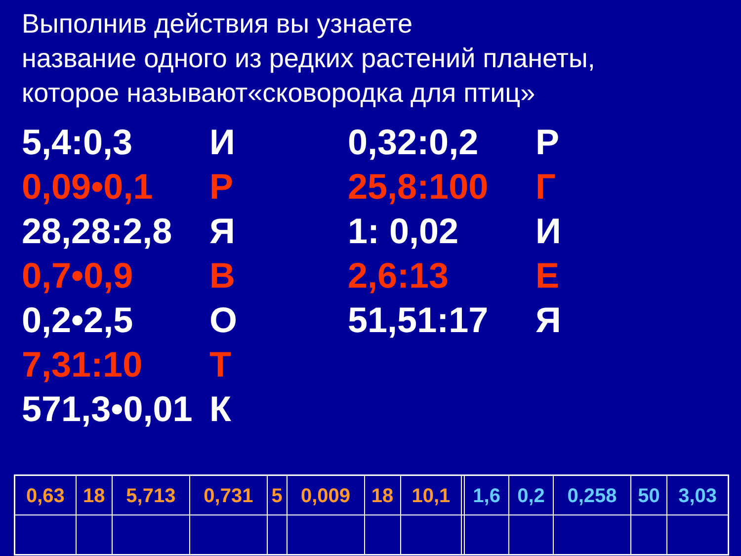Выполнив действия вы узнаете
название одного из редких растений планеты,
которое называют«сковородка для птиц»
5,4:0,3 И
0,09•0,1 Р
28,28:2,8 Я
0,7•0,9 В
0,2•2,5 О
7,31:10 Т
571,3•0,01 К
0,32:0,2 Р
25,8:100 Г
1: 0,02 И
2,6:13 Е
51,51:17 Я
| 0,63 | 18 | 5,713 | 0,731 | 5 | 0,009 | 18 | 10,1 | | 1,6 | 0,2 | 0,258 | 50 | 3,03 |